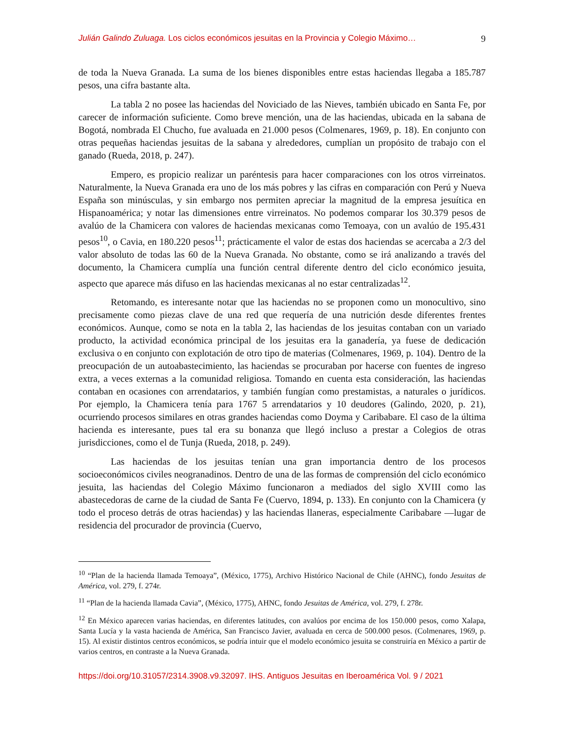Julián Galindo Zuluaga. Los ciclos económicos jesuitas en la Provincia y Colegio Máximo… 9
de toda la Nueva Granada. La suma de los bienes disponibles entre estas haciendas llegaba a 185.787 pesos, una cifra bastante alta.
La tabla 2 no posee las haciendas del Noviciado de las Nieves, también ubicado en Santa Fe, por carecer de información suficiente. Como breve mención, una de las haciendas, ubicada en la sabana de Bogotá, nombrada El Chucho, fue avaluada en 21.000 pesos (Colmenares, 1969, p. 18). En conjunto con otras pequeñas haciendas jesuitas de la sabana y alrededores, cumplían un propósito de trabajo con el ganado (Rueda, 2018, p. 247).
Empero, es propicio realizar un paréntesis para hacer comparaciones con los otros virreinatos. Naturalmente, la Nueva Granada era uno de los más pobres y las cifras en comparación con Perú y Nueva España son minúsculas, y sin embargo nos permiten apreciar la magnitud de la empresa jesuítica en Hispanoamérica; y notar las dimensiones entre virreinatos. No podemos comparar los 30.379 pesos de avalúo de la Chamicera con valores de haciendas mexicanas como Temoaya, con un avalúo de 195.431 pesos<sup>10</sup>, o Cavia, en 180.220 pesos<sup>11</sup>; prácticamente el valor de estas dos haciendas se acercaba a 2/3 del valor absoluto de todas las 60 de la Nueva Granada. No obstante, como se irá analizando a través del documento, la Chamicera cumplía una función central diferente dentro del ciclo económico jesuita, aspecto que aparece más difuso en las haciendas mexicanas al no estar centralizadas<sup>12</sup>.
Retomando, es interesante notar que las haciendas no se proponen como un monocultivo, sino precisamente como piezas clave de una red que requería de una nutrición desde diferentes frentes económicos. Aunque, como se nota en la tabla 2, las haciendas de los jesuitas contaban con un variado producto, la actividad económica principal de los jesuitas era la ganadería, ya fuese de dedicación exclusiva o en conjunto con explotación de otro tipo de materias (Colmenares, 1969, p. 104). Dentro de la preocupación de un autoabastecimiento, las haciendas se procuraban por hacerse con fuentes de ingreso extra, a veces externas a la comunidad religiosa. Tomando en cuenta esta consideración, las haciendas contaban en ocasiones con arrendatarios, y también fungían como prestamistas, a naturales o jurídicos. Por ejemplo, la Chamicera tenía para 1767 5 arrendatarios y 10 deudores (Galindo, 2020, p. 21), ocurriendo procesos similares en otras grandes haciendas como Doyma y Caribabare. El caso de la última hacienda es interesante, pues tal era su bonanza que llegó incluso a prestar a Colegios de otras jurisdicciones, como el de Tunja (Rueda, 2018, p. 249).
Las haciendas de los jesuitas tenían una gran importancia dentro de los procesos socioeconómicos civiles neogranadinos. Dentro de una de las formas de comprensión del ciclo económico jesuita, las haciendas del Colegio Máximo funcionaron a mediados del siglo XVIII como las abastecedoras de carne de la ciudad de Santa Fe (Cuervo, 1894, p. 133). En conjunto con la Chamicera (y todo el proceso detrás de otras haciendas) y las haciendas llaneras, especialmente Caribabare —lugar de residencia del procurador de provincia (Cuervo,
<sup>10</sup> “Plan de la hacienda llamada Temoaya”, (México, 1775), Archivo Histórico Nacional de Chile (AHNC), fondo Jesuitas de América, vol. 279, f. 274r.
<sup>11</sup> “Plan de la hacienda llamada Cavia”, (México, 1775), AHNC, fondo Jesuitas de América, vol. 279, f. 278r.
<sup>12</sup> En México aparecen varias haciendas, en diferentes latitudes, con avalúos por encima de los 150.000 pesos, como Xalapa, Santa Lucía y la vasta hacienda de América, San Francisco Javier, avaluada en cerca de 500.000 pesos. (Colmenares, 1969, p. 15). Al existir distintos centros económicos, se podría intuir que el modelo económico jesuita se construiría en México a partir de varios centros, en contraste a la Nueva Granada.
https://doi.org/10.31057/2314.3908.v9.32097. IHS. Antiguos Jesuitas en Iberoamérica Vol. 9 / 2021